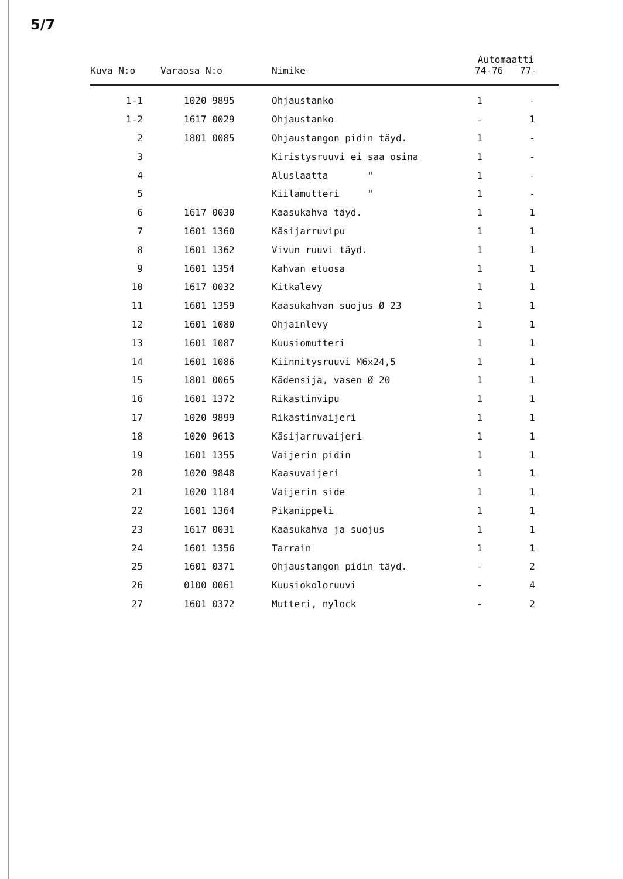5/7
| Kuva N:o | Varaosa N:o | Nimike | Automaatti 74-76 77- | |
| --- | --- | --- | --- | --- |
| 1-1 | 1020 9895 | Ohjaustanko | 1 | - |
| 1-2 | 1617 0029 | Ohjaustanko | - | 1 |
| 2 | 1801 0085 | Ohjaustangon pidin täyd. | 1 | - |
| 3 | | Kiristysruuvi ei saa osina | 1 | - |
| 4 | | Aluslaatta " | 1 | - |
| 5 | | Kiilamutteri " | 1 | - |
| 6 | 1617 0030 | Kaasukahva täyd. | 1 | 1 |
| 7 | 1601 1360 | Käsijarruvipu | 1 | 1 |
| 8 | 1601 1362 | Vivun ruuvi täyd. | 1 | 1 |
| 9 | 1601 1354 | Kahvan etuosa | 1 | 1 |
| 10 | 1617 0032 | Kitkalevy | 1 | 1 |
| 11 | 1601 1359 | Kaasukahvan suojus Ø 23 | 1 | 1 |
| 12 | 1601 1080 | Ohjainlevy | 1 | 1 |
| 13 | 1601 1087 | Kuusiomutteri | 1 | 1 |
| 14 | 1601 1086 | Kiinnitysruuvi M6x24,5 | 1 | 1 |
| 15 | 1801 0065 | Kädensija, vasen Ø 20 | 1 | 1 |
| 16 | 1601 1372 | Rikastinvipu | 1 | 1 |
| 17 | 1020 9899 | Rikastinvaijeri | 1 | 1 |
| 18 | 1020 9613 | Käsijarruvaijeri | 1 | 1 |
| 19 | 1601 1355 | Vaijerin pidin | 1 | 1 |
| 20 | 1020 9848 | Kaasuvaijeri | 1 | 1 |
| 21 | 1020 1184 | Vaijerin side | 1 | 1 |
| 22 | 1601 1364 | Pikanippeli | 1 | 1 |
| 23 | 1617 0031 | Kaasukahva ja suojus | 1 | 1 |
| 24 | 1601 1356 | Tarrain | 1 | 1 |
| 25 | 1601 0371 | Ohjaustangon pidin täyd. | - | 2 |
| 26 | 0100 0061 | Kuusiokoloruuvi | - | 4 |
| 27 | 1601 0372 | Mutteri, nylock | - | 2 |